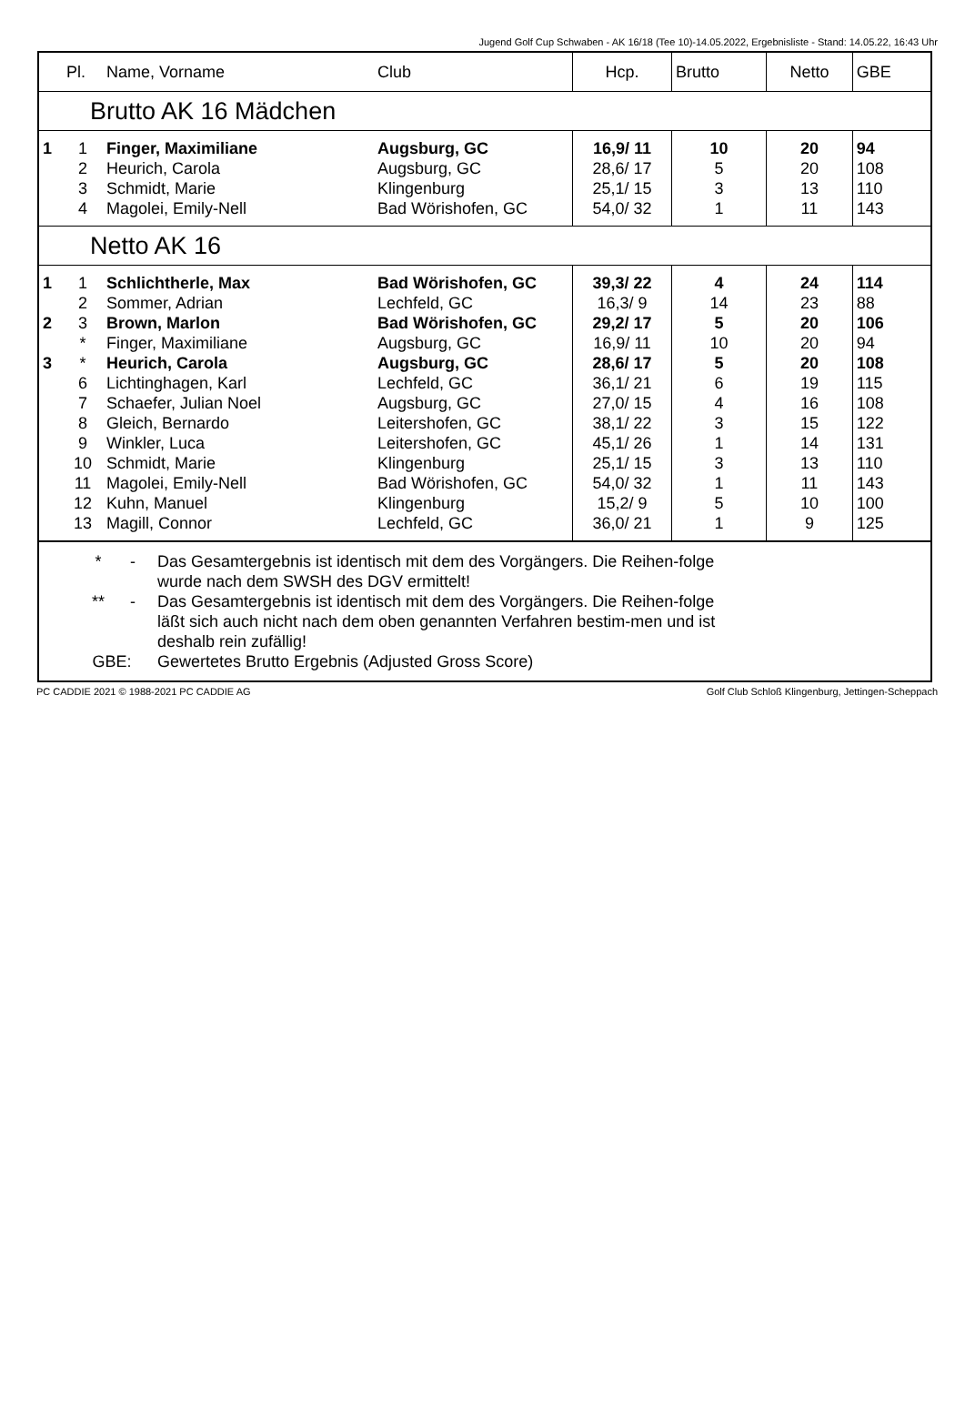Jugend Golf Cup Schwaben - AK 16/18 (Tee 10)-14.05.2022, Ergebnisliste - Stand: 14.05.22, 16:43 Uhr
| | Pl. | Name, Vorname | Club | Hcp. | Brutto | Netto | GBE |
| --- | --- | --- | --- | --- | --- | --- | --- |
| Brutto AK 16 Mädchen | | | | | | | |
| 1 | 1 | Finger, Maximiliane | Augsburg, GC | 16,9/ 11 | 10 | 20 | 94 |
| | 2 | Heurich, Carola | Augsburg, GC | 28,6/ 17 | 5 | 20 | 108 |
| | 3 | Schmidt, Marie | Klingenburg | 25,1/ 15 | 3 | 13 | 110 |
| | 4 | Magolei, Emily-Nell | Bad Wörishofen, GC | 54,0/ 32 | 1 | 11 | 143 |
| Netto AK 16 | | | | | | | |
| 1 | 1 | Schlichtherle, Max | Bad Wörishofen, GC | 39,3/ 22 | 4 | 24 | 114 |
| | 2 | Sommer, Adrian | Lechfeld, GC | 16,3/ 9 | 14 | 23 | 88 |
| 2 | 3 | Brown, Marlon | Bad Wörishofen, GC | 29,2/ 17 | 5 | 20 | 106 |
| | * | Finger, Maximiliane | Augsburg, GC | 16,9/ 11 | 10 | 20 | 94 |
| 3 | * | Heurich, Carola | Augsburg, GC | 28,6/ 17 | 5 | 20 | 108 |
| | 6 | Lichtinghagen, Karl | Lechfeld, GC | 36,1/ 21 | 6 | 19 | 115 |
| | 7 | Schaefer, Julian Noel | Augsburg, GC | 27,0/ 15 | 4 | 16 | 108 |
| | 8 | Gleich, Bernardo | Leitershofen, GC | 38,1/ 22 | 3 | 15 | 122 |
| | 9 | Winkler, Luca | Leitershofen, GC | 45,1/ 26 | 1 | 14 | 131 |
| | 10 | Schmidt, Marie | Klingenburg | 25,1/ 15 | 3 | 13 | 110 |
| | 11 | Magolei, Emily-Nell | Bad Wörishofen, GC | 54,0/ 32 | 1 | 11 | 143 |
| | 12 | Kuhn, Manuel | Klingenburg | 15,2/ 9 | 5 | 10 | 100 |
| | 13 | Magill, Connor | Lechfeld, GC | 36,0/ 21 | 1 | 9 | 125 |
| * - Das Gesamtergebnis ist identisch mit dem des Vorgängers. Die Reihen-folge wurde nach dem SWSH des DGV ermittelt! ** - Das Gesamtergebnis ist identisch mit dem des Vorgängers. Die Reihen-folge läßt sich auch nicht nach dem oben genannten Verfahren bestim-men und ist deshalb rein zufällig! GBE: Gewertetes Brutto Ergebnis (Adjusted Gross Score) | | | | | | | |
PC CADDIE 2021 © 1988-2021 PC CADDIE AG Golf Club Schloß Klingenburg, Jettingen-Scheppach